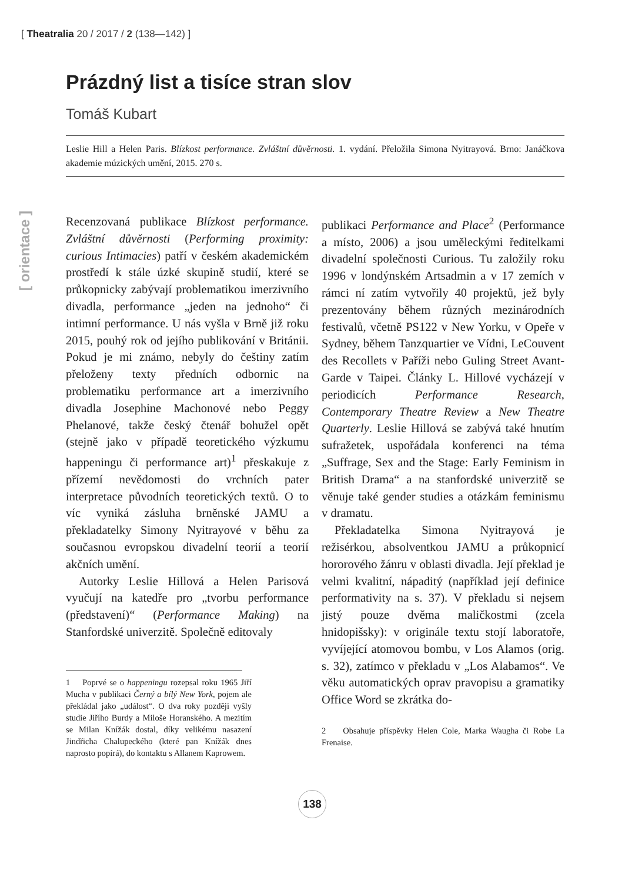[ Theatralia 20 / 2017 / 2 (138—142) ]
[ orientace ]
Prázdný list a tisíce stran slov
Tomáš Kubart
Leslie Hill a Helen Paris. Blízkost performance. Zvláštní důvěrnosti. 1. vydání. Přeložila Simona Nyitrayová. Brno: Janáčkova akademie múzických umění, 2015. 270 s.
Recenzovaná publikace Blízkost performance. Zvláštní důvěrnosti (Performing proximity: curious Intimacies) patří v českém akademickém prostředí k stále úzké skupině studií, které se průkopnicky zabývají problematikou imerzivního divadla, performance „jeden na jednoho“ či intimní performance. U nás vyšla v Brně již roku 2015, pouhý rok od jejího publikování v Británii. Pokud je mi známo, nebyly do češtiny zatím přeloženy texty předních odbornic na problematiku performance art a imerzivního divadla Josephine Machonové nebo Peggy Phelanové, takže český čtenář bohužel opět (stejně jako v případě teoretického výzkumu happeningu či performance art)<sup>1</sup> přeskakuje z přízemí nevědomosti do vrchních pater interpretace původních teoretických textů. O to víc vyniká zásluha brněnské JAMU a překladatelky Simony Nyitrayové v běhu za současnou evropskou divadelní teorií a teorií akčních umění.
Autorky Leslie Hillová a Helen Parisová vyučují na katedře pro „tvorbu performance (představení)“ (Performance Making) na Stanfordské univerzitě. Společně editovaly
1 Poprvé se o happeningu rozepsal roku 1965 Jiří Mucha v publikaci Černý a bílý New York, pojem ale překládal jako „událost“. O dva roky později vyšly studie Jiřího Burdy a Miloše Horanského. A mezitím se Milan Knížák dostal, díky velikému nasazení Jindřicha Chalupeckého (které pan Knížák dnes naprosto popírá), do kontaktu s Allanem Kaprowem.
publikaci Performance and Place<sup>2</sup> (Performance a místo, 2006) a jsou uměleckými ředitelkami divadelní společnosti Curious. Tu založily roku 1996 v londýnském Artsadmin a v 17 zemích v rámci ní zatím vytvořily 40 projektů, jež byly prezentovány během různých mezinárodních festivalů, včetně PS122 v New Yorku, v Opeře v Sydney, během Tanzquartier ve Vídni, LeCouvent des Recollets v Paříži nebo Guling Street Avant-Garde v Taipei. Články L. Hillové vycházejí v periodicích Performance Research, Contemporary Theatre Review a New Theatre Quarterly. Leslie Hillová se zabývá také hnutím sufražetek, uspořádala konferenci na téma „Suffrage, Sex and the Stage: Early Feminism in British Drama“ a na stanfordské univerzitě se věnuje také gender studies a otázkám feminismu v dramatu.
Překladatelka Simona Nyitrayová je režisérkou, absolventkou JAMU a průkopnicí hororového žánru v oblasti divadla. Její překlad je velmi kvalitní, nápaditý (například její definice performativity na s. 37). V překladu si nejsem jistý pouze dvěma maličkostmi (zcela hnidopišsky): v originále textu stojí laboratoře, vyvíjející atomovou bombu, v Los Alamos (orig. s. 32), zatímco v překladu v „Los Alabamos“. Ve věku automatických oprav pravopisu a gramatiky Office Word se zkrátka do-
2 Obsahuje příspěvky Helen Cole, Marka Waugha či Robe La Frenaise.
138